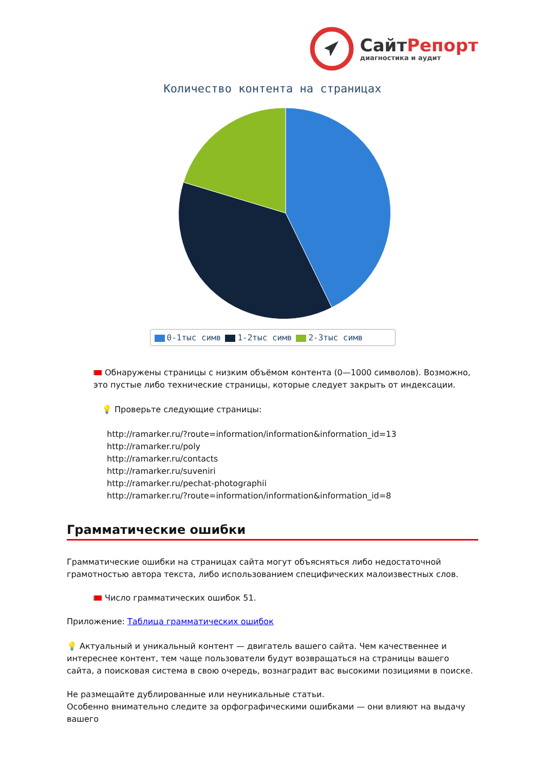СайтРепорт
диагностика и аудит
Количество контента на страницах
0-1тыс симв 1-2тыс симв 2-3тыс симв
Обнаружены страницы с низким объёмом контента (0—1000 символов). Возможно, это пустые либо технические страницы, которые следует закрыть от индексации.
💡 Проверьте следующие страницы:
http://ramarker.ru/?route=information/information&information_id=13
http://ramarker.ru/poly
http://ramarker.ru/contacts
http://ramarker.ru/suveniri
http://ramarker.ru/pechat-photographii
http://ramarker.ru/?route=information/information&information_id=8
Грамматические ошибки
Грамматические ошибки на страницах сайта могут объясняться либо недостаточной грамотностью автора текста, либо использованием специфических малоизвестных слов.
Число грамматических ошибок 51.
Приложение: Таблица грамматических ошибок
💡 Актуальный и уникальный контент — двигатель вашего сайта. Чем качественнее и интереснее контент, тем чаще пользователи будут возвращаться на страницы вашего сайта, а поисковая система в свою очередь, вознаградит вас высокими позициями в поиске.
Не размещайте дублированные или неуникальные статьи.
Особенно внимательно следите за орфографическими ошибками — они влияют на выдачу вашего